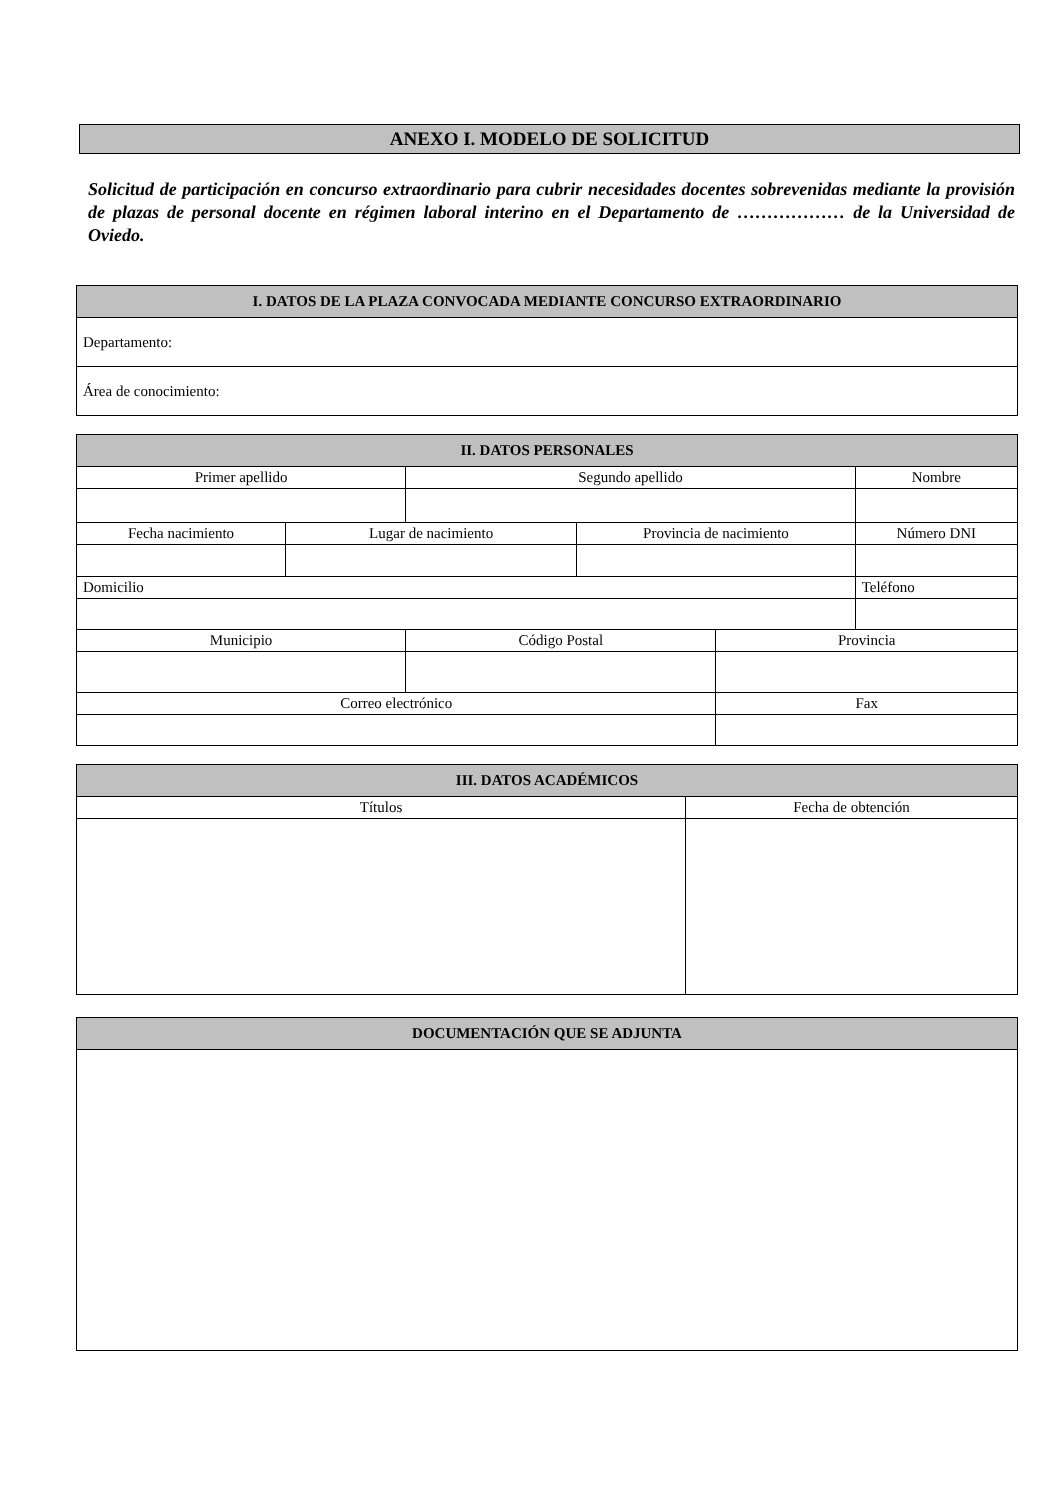ANEXO I. MODELO DE SOLICITUD
Solicitud de participación en concurso extraordinario para cubrir necesidades docentes sobrevenidas mediante la provisión de plazas de personal docente en régimen laboral interino en el Departamento de ……………… de la Universidad de Oviedo.
| I. DATOS DE LA PLAZA CONVOCADA MEDIANTE CONCURSO EXTRAORDINARIO |
| --- |
| Departamento: |
| Área de conocimiento: |
| II. DATOS PERSONALES | | | | | |
| --- | --- | --- | --- | --- | --- |
| Primer apellido | | Segundo apellido | | | Nombre |
| Fecha nacimiento | Lugar de nacimiento | | Provincia de nacimiento | | Número DNI |
| Domicilio | | | | | Teléfono |
| Municipio | | Código Postal | | Provincia | |
| Correo electrónico | | | | Fax | |
| III. DATOS ACADÉMICOS | |
| --- | --- |
| Títulos | Fecha de obtención |
| DOCUMENTACIÓN QUE SE ADJUNTA |
| --- |